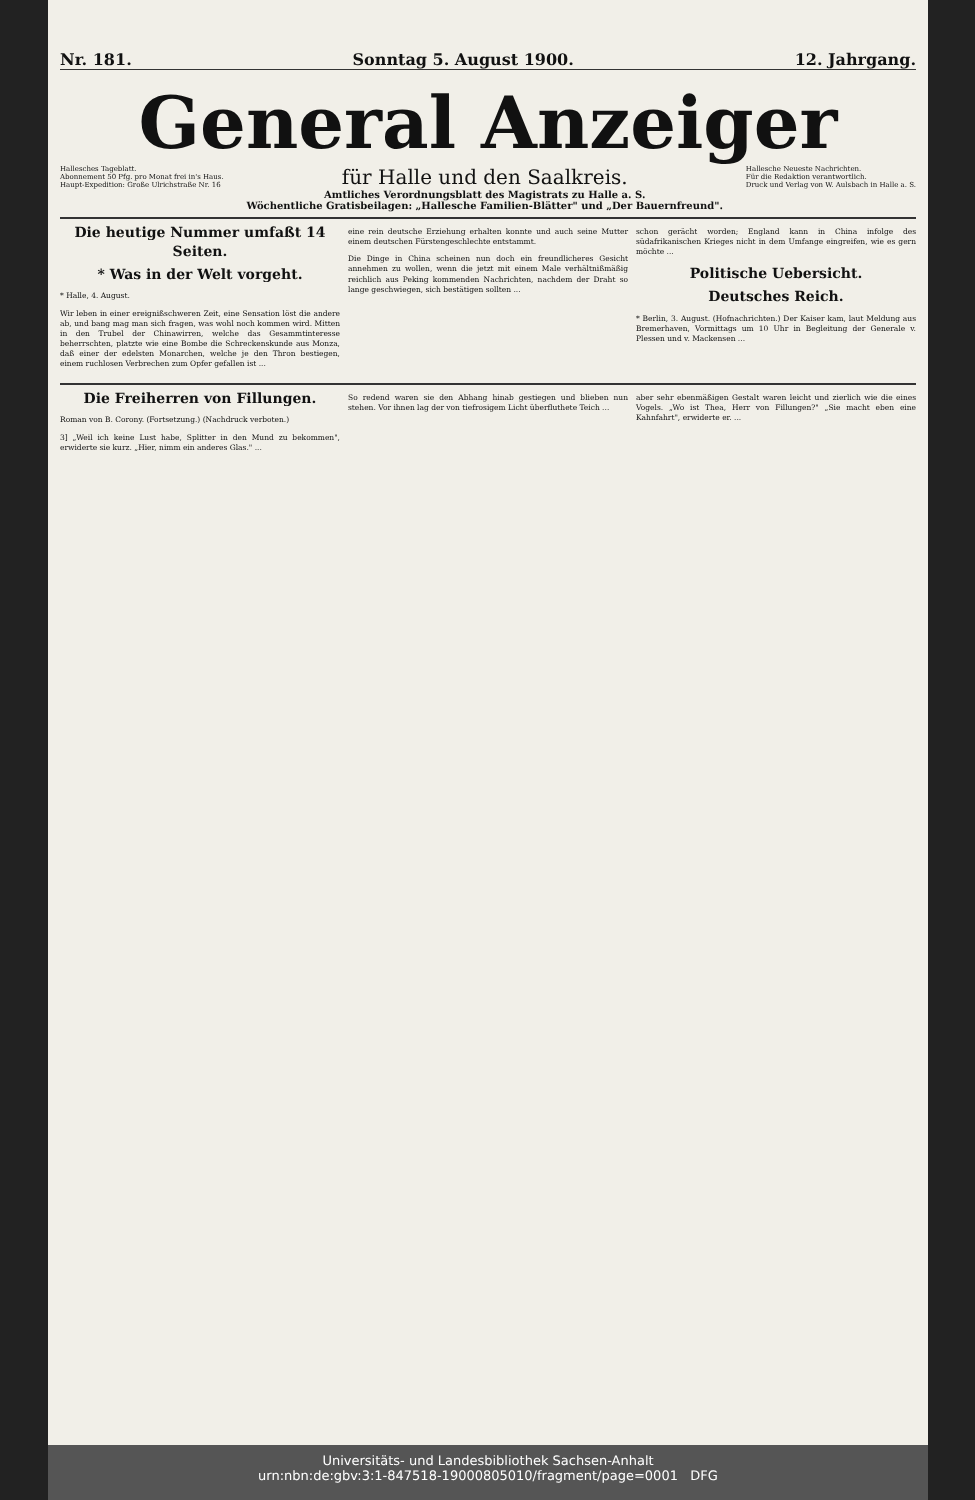Nr. 181. Sonntag 5. August 1900. 12. Jahrgang.
General Anzeiger
Hallesches Tageblatt.
Abonnement 50 Pfg. pro Monat frei in's Haus.
Haupt-Expedition: Große Ulrichstraße Nr. 16
für Halle und den Saalkreis.
Amtliches Verordnungsblatt des Magistrats zu Halle a. S.
Wöchentliche Gratisbeilagen: „Hallesche Familien-Blätter" und „Der Bauernfreund".
Hallesche Neueste Nachrichten.
Für die Redaktion verantwortlich.
Druck und Verlag von W. Aulsbach in Halle a. S.
Die heutige Nummer umfaßt 14 Seiten.
* Was in der Welt vorgeht.
* Halle, 4. August.
Wir leben in einer ereignißschweren Zeit, eine Sensation löst die andere ab, und bang mag man sich fragen, was wohl noch kommen wird. Mitten in den Trubel der Chinawirren, welche das Gesammtinteresse beherrschten, platzte wie eine Bombe die Schreckenskunde aus Monza, daß einer der edelsten Monarchen, welche je den Thron bestiegen, einem ruchlosen Verbrechen zum Opfer gefallen ist ...
eine rein deutsche Erziehung erhalten konnte und auch seine Mutter einem deutschen Fürstengeschlechte entstammt.
Die Dinge in China scheinen nun doch ein freundlicheres Gesicht annehmen zu wollen, wenn die jetzt mit einem Male verhältnißmäßig reichlich aus Peking kommenden Nachrichten, nachdem der Draht so lange geschwiegen, sich bestätigen sollten ...
schon gerächt worden; England kann in China infolge des südafrikanischen Krieges nicht in dem Umfange eingreifen, wie es gern möchte ...
Politische Uebersicht.
Deutsches Reich.
* Berlin, 3. August. (Hofnachrichten.) Der Kaiser kam, laut Meldung aus Bremerhaven, Vormittags um 10 Uhr in Begleitung der Generale v. Plessen und v. Mackensen ...
Die Freiherren von Fillungen.
Roman von B. Corony. (Fortsetzung.) (Nachdruck verboten.)
3] „Weil ich keine Lust habe, Splitter in den Mund zu bekommen", erwiderte sie kurz. „Hier, nimm ein anderes Glas." ...
So redend waren sie den Abhang hinab gestiegen und blieben nun stehen. Vor ihnen lag der von tiefrosigem Licht überfluthete Teich ...
aber sehr ebenmäßigen Gestalt waren leicht und zierlich wie die eines Vogels. „Wo ist Thea, Herr von Fillungen?" „Sie macht eben eine Kahnfahrt", erwiderte er. ...
Universitäts- und Landesbibliothek Sachsen-Anhalt
urn:nbn:de:gbv:3:1-847518-19000805010/fragment/page=0001 DFG